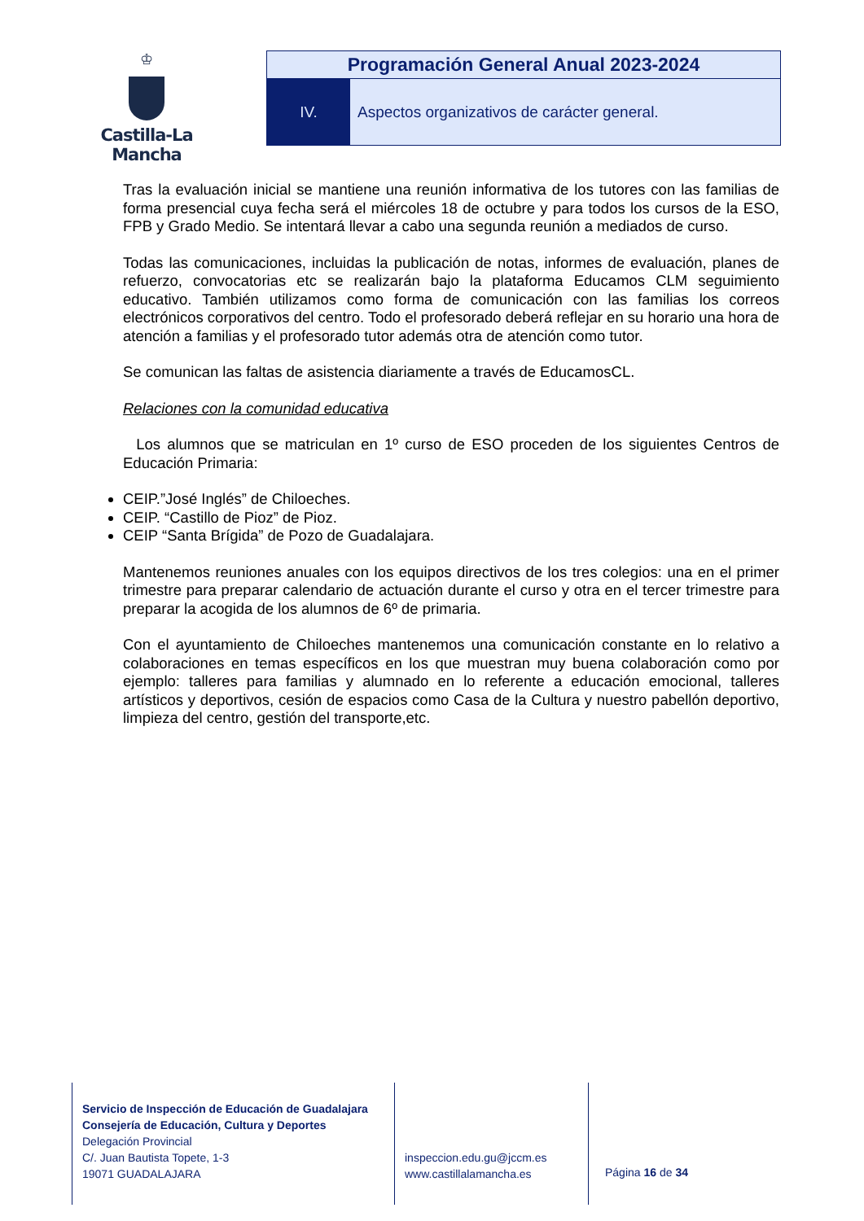♔
Castilla-La Mancha
Programación General Anual 2023-2024
IV. Aspectos organizativos de carácter general.
Tras la evaluación inicial se mantiene una reunión informativa de los tutores con las familias de forma presencial cuya fecha será el miércoles 18 de octubre y para todos los cursos de la ESO, FPB y Grado Medio. Se intentará llevar a cabo una segunda reunión a mediados de curso.
Todas las comunicaciones, incluidas la publicación de notas, informes de evaluación, planes de refuerzo, convocatorias etc se realizarán bajo la plataforma Educamos CLM seguimiento educativo. También utilizamos como forma de comunicación con las familias los correos electrónicos corporativos del centro. Todo el profesorado deberá reflejar en su horario una hora de atención a familias y el profesorado tutor además otra de atención como tutor.
Se comunican las faltas de asistencia diariamente a través de EducamosCL.
Relaciones con la comunidad educativa
Los alumnos que se matriculan en 1º curso de ESO proceden de los siguientes Centros de Educación Primaria:
CEIP.”José Inglés” de Chiloeches.
CEIP. “Castillo de Pioz” de Pioz.
CEIP “Santa Brígida” de Pozo de Guadalajara.
Mantenemos reuniones anuales con los equipos directivos de los tres colegios: una en el primer trimestre para preparar calendario de actuación durante el curso y otra en el tercer trimestre para preparar la acogida de los alumnos de 6º de primaria.
Con el ayuntamiento de Chiloeches mantenemos una comunicación constante en lo relativo a colaboraciones en temas específicos en los que muestran muy buena colaboración como por ejemplo: talleres para familias y alumnado en lo referente a educación emocional, talleres artísticos y deportivos, cesión de espacios como Casa de la Cultura y nuestro pabellón deportivo, limpieza del centro, gestión del transporte,etc.
Servicio de Inspección de Educación de Guadalajara
Consejería de Educación, Cultura y Deportes
Delegación Provincial
C/. Juan Bautista Topete, 1-3
19071 GUADALAJARA
inspeccion.edu.gu@jccm.es
www.castillalamancha.es
Página 16 de 34